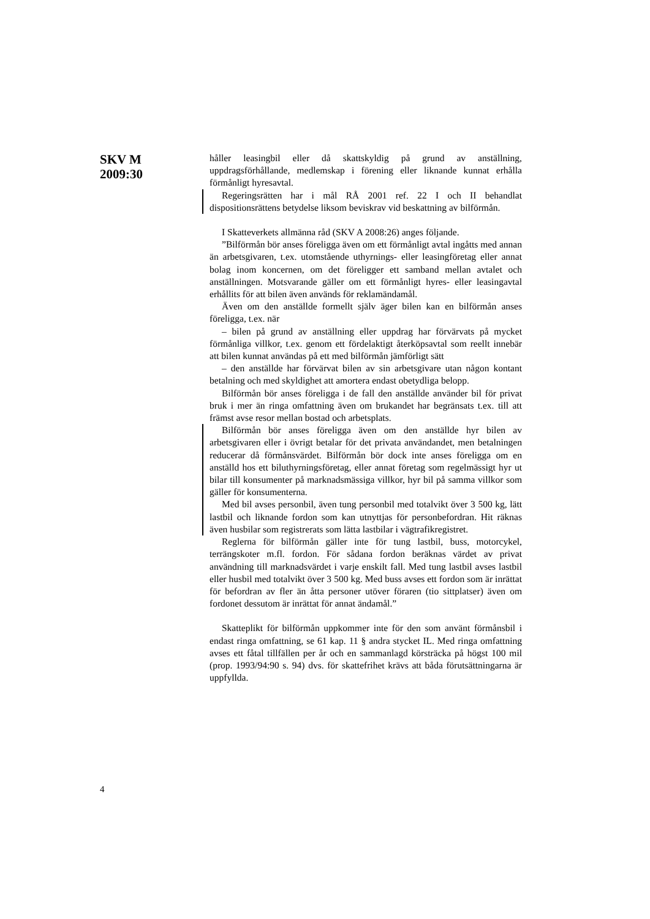SKV M
2009:30
håller leasingbil eller då skattskyldig på grund av anställning, uppdragsförhållande, medlemskap i förening eller liknande kunnat erhålla förmånligt hyresavtal.
Regeringsrätten har i mål RÅ 2001 ref. 22 I och II behandlat dispositionsrättens betydelse liksom beviskrav vid beskattning av bilförmån.
I Skatteverkets allmänna råd (SKV A 2008:26) anges följande.
”Bilförmån bör anses föreligga även om ett förmånligt avtal ingåtts med annan än arbetsgivaren, t.ex. utomstående uthyrnings- eller leasingföretag eller annat bolag inom koncernen, om det föreligger ett samband mellan avtalet och anställningen. Motsvarande gäller om ett förmånligt hyres- eller leasingavtal erhållits för att bilen även används för reklamändamål.
Även om den anställde formellt själv äger bilen kan en bilförmån anses föreligga, t.ex. när
– bilen på grund av anställning eller uppdrag har förvärvats på mycket förmånliga villkor, t.ex. genom ett fördelaktigt återköpsavtal som reellt innebär att bilen kunnat användas på ett med bilförmån jämförligt sätt
– den anställde har förvärvat bilen av sin arbetsgivare utan någon kontant betalning och med skyldighet att amortera endast obetydliga belopp.
Bilförmån bör anses föreligga i de fall den anställde använder bil för privat bruk i mer än ringa omfattning även om brukandet har begränsats t.ex. till att främst avse resor mellan bostad och arbetsplats.
Bilförmån bör anses föreligga även om den anställde hyr bilen av arbetsgivaren eller i övrigt betalar för det privata användandet, men betalningen reducerar då förmånsvärdet. Bilförmån bör dock inte anses föreligga om en anställd hos ett biluthyrningsföretag, eller annat företag som regelmässigt hyr ut bilar till konsumenter på marknadsmässiga villkor, hyr bil på samma villkor som gäller för konsumenterna.
Med bil avses personbil, även tung personbil med totalvikt över 3 500 kg, lätt lastbil och liknande fordon som kan utnyttjas för personbefordran. Hit räknas även husbilar som registrerats som lätta lastbilar i vägtrafikregistret.
Reglerna för bilförmån gäller inte för tung lastbil, buss, motorcykel, terrängskoter m.fl. fordon. För sådana fordon beräknas värdet av privat användning till marknadsvärdet i varje enskilt fall. Med tung lastbil avses lastbil eller husbil med totalvikt över 3 500 kg. Med buss avses ett fordon som är inrättat för befordran av fler än åtta personer utöver föraren (tio sittplatser) även om fordonet dessutom är inrättat för annat ändamål.”
Skatteplikt för bilförmån uppkommer inte för den som använt förmånsbil i endast ringa omfattning, se 61 kap. 11 § andra stycket IL. Med ringa omfattning avses ett fåtal tillfällen per år och en sammanlagd körsträcka på högst 100 mil (prop. 1993/94:90 s. 94) dvs. för skattefrihet krävs att båda förutsättningarna är uppfyllda.
4